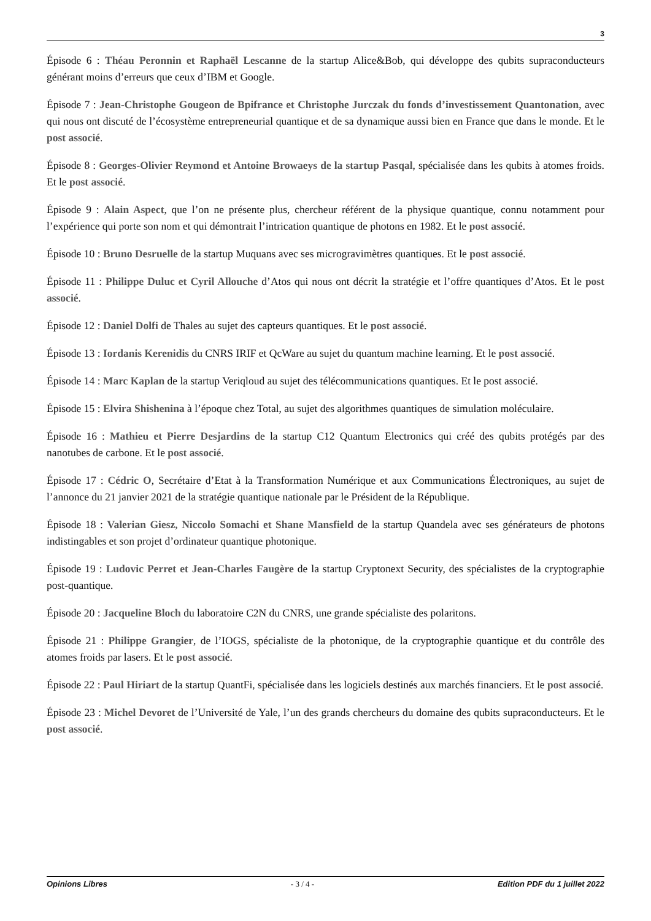3
Épisode 6 : Théau Peronnin et Raphaël Lescanne de la startup Alice&Bob, qui développe des qubits supraconducteurs générant moins d’erreurs que ceux d’IBM et Google.
Épisode 7 : Jean-Christophe Gougeon de Bpifrance et Christophe Jurczak du fonds d’investissement Quantonation, avec qui nous ont discuté de l’écosystème entrepreneurial quantique et de sa dynamique aussi bien en France que dans le monde. Et le post associé.
Épisode 8 : Georges-Olivier Reymond et Antoine Browaeys de la startup Pasqal, spécialisée dans les qubits à atomes froids. Et le post associé.
Épisode 9 : Alain Aspect, que l’on ne présente plus, chercheur référent de la physique quantique, connu notamment pour l’expérience qui porte son nom et qui démontrait l’intrication quantique de photons en 1982. Et le post associé.
Épisode 10 : Bruno Desruelle de la startup Muquans avec ses microgravimètres quantiques. Et le post associé.
Épisode 11 : Philippe Duluc et Cyril Allouche d’Atos qui nous ont décrit la stratégie et l’offre quantiques d’Atos. Et le post associé.
Épisode 12 : Daniel Dolfi de Thales au sujet des capteurs quantiques. Et le post associé.
Épisode 13 : Iordanis Kerenidis du CNRS IRIF et QcWare au sujet du quantum machine learning. Et le post associé.
Épisode 14 : Marc Kaplan de la startup Veriqloud au sujet des télécommunications quantiques. Et le post associé.
Épisode 15 : Elvira Shishenina à l’époque chez Total, au sujet des algorithmes quantiques de simulation moléculaire.
Épisode 16 : Mathieu et Pierre Desjardins de la startup C12 Quantum Electronics qui créé des qubits protégés par des nanotubes de carbone. Et le post associé.
Épisode 17 : Cédric O, Secrétaire d’Etat à la Transformation Numérique et aux Communications Électroniques, au sujet de l’annonce du 21 janvier 2021 de la stratégie quantique nationale par le Président de la République.
Épisode 18 : Valerian Giesz, Niccolo Somachi et Shane Mansfield de la startup Quandela avec ses générateurs de photons indistingables et son projet d’ordinateur quantique photonique.
Épisode 19 : Ludovic Perret et Jean-Charles Faugère de la startup Cryptonext Security, des spécialistes de la cryptographie post-quantique.
Épisode 20 : Jacqueline Bloch du laboratoire C2N du CNRS, une grande spécialiste des polaritons.
Épisode 21 : Philippe Grangier, de l’IOGS, spécialiste de la photonique, de la cryptographie quantique et du contrôle des atomes froids par lasers. Et le post associé.
Épisode 22 : Paul Hiriart de la startup QuantFi, spécialisée dans les logiciels destinés aux marchés financiers. Et le post associé.
Épisode 23 : Michel Devoret de l’Université de Yale, l’un des grands chercheurs du domaine des qubits supraconducteurs. Et le post associé.
Opinions Libres - 3 / 4 - Edition PDF du 1 juillet 2022